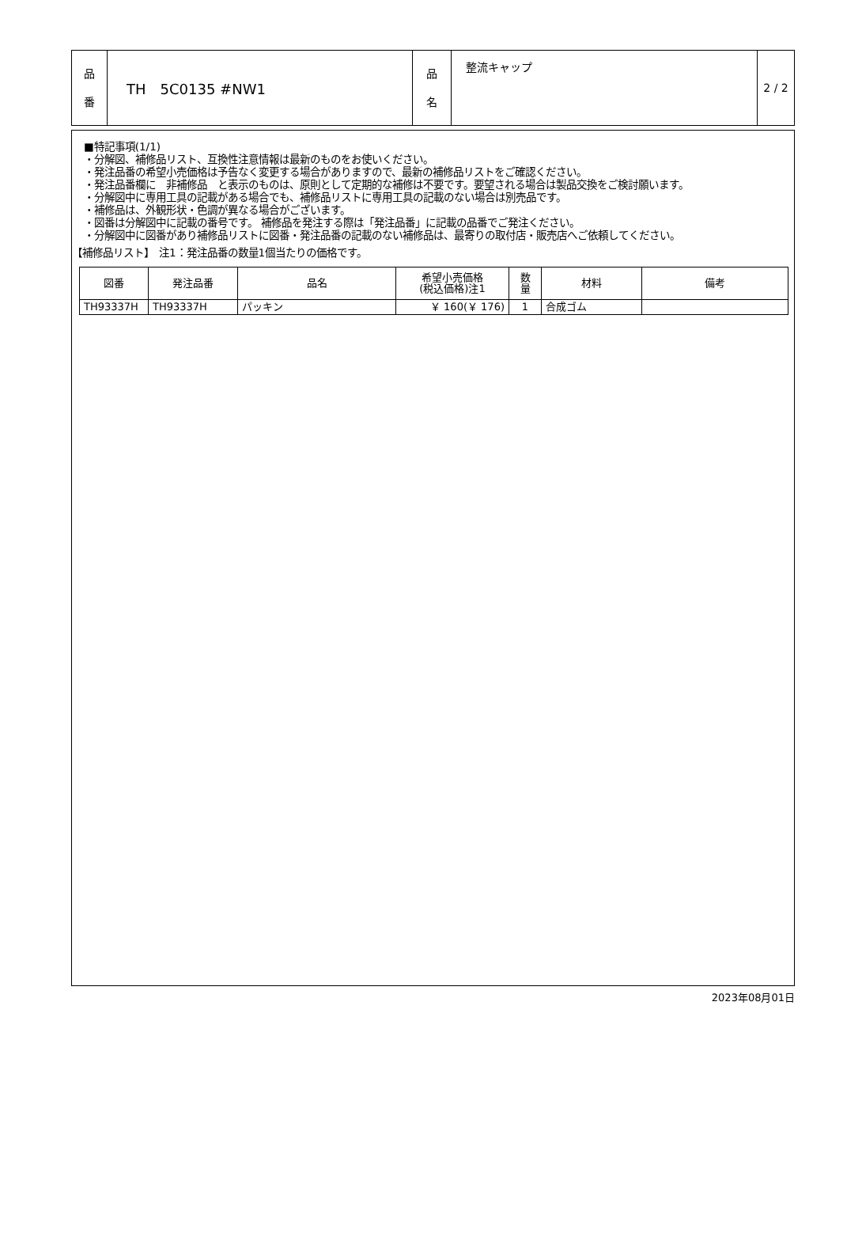| 品 番 | TH 5C0135 #NW1 | 品 名 | 整流キャップ | 2 / 2 |
■特記事項(1/1)
・分解図、補修品リスト、互換性注意情報は最新のものをお使いください。
・発注品番の希望小売価格は予告なく変更する場合がありますので、最新の補修品リストをご確認ください。
・発注品番欄に　非補修品　と表示のものは、原則として定期的な補修は不要です。要望される場合は製品交換をご検討願います。
・分解図中に専用工具の記載がある場合でも、補修品リストに専用工具の記載のない場合は別売品です。
・補修品は、外観形状・色調が異なる場合がございます。
・図番は分解図中に記載の番号です。 補修品を発注する際は「発注品番」に記載の品番でご発注ください。
・分解図中に図番があり補修品リストに図番・発注品番の記載のない補修品は、最寄りの取付店・販売店へご依頼してください。
【補修品リスト】　注1：発注品番の数量1個当たりの価格です。
| 図番 | 発注品番 | 品名 | 希望小売価格 (税込価格)注1 | 数 量 | 材料 | 備考 |
| --- | --- | --- | --- | --- | --- | --- |
| TH93337H | TH93337H | パッキン | ￥ 160(￥ 176) | 1 | 合成ゴム | |
2023年08月01日